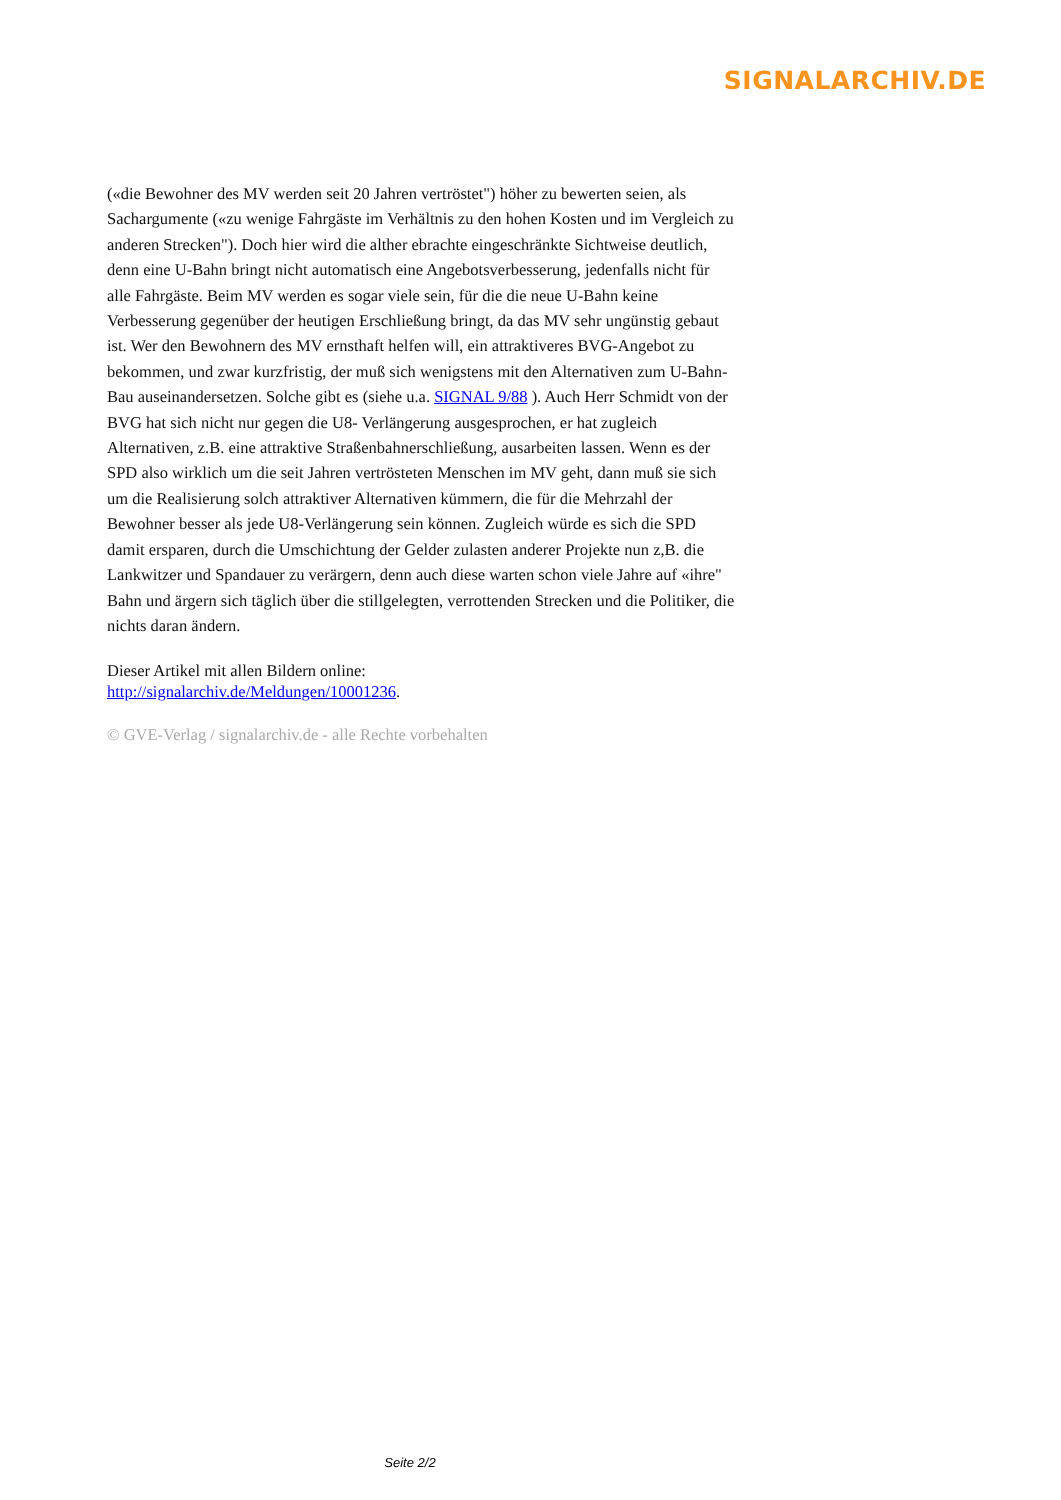SIGNALARCHIV.DE
(«die Bewohner des MV werden seit 20 Jahren vertröstet") höher zu bewerten seien, als Sachargumente («zu wenige Fahrgäste im Verhältnis zu den hohen Kosten und im Vergleich zu anderen Strecken"). Doch hier wird die alther ebrachte eingeschränkte Sichtweise deutlich, denn eine U-Bahn bringt nicht automatisch eine Angebotsverbesserung, jedenfalls nicht für alle Fahrgäste. Beim MV werden es sogar viele sein, für die die neue U-Bahn keine Verbesserung gegenüber der heutigen Erschließung bringt, da das MV sehr ungünstig gebaut ist. Wer den Bewohnern des MV ernsthaft helfen will, ein attraktiveres BVG-Angebot zu bekommen, und zwar kurzfristig, der muß sich wenigstens mit den Alternativen zum U-Bahn-Bau auseinandersetzen. Solche gibt es (siehe u.a. SIGNAL 9/88 ). Auch Herr Schmidt von der BVG hat sich nicht nur gegen die U8- Verlängerung ausgesprochen, er hat zugleich Alternativen, z.B. eine attraktive Straßenbahnerschließung, ausarbeiten lassen. Wenn es der SPD also wirklich um die seit Jahren vertrösteten Menschen im MV geht, dann muß sie sich um die Realisierung solch attraktiver Alternativen kümmern, die für die Mehrzahl der Bewohner besser als jede U8-Verlängerung sein können. Zugleich würde es sich die SPD damit ersparen, durch die Umschichtung der Gelder zulasten anderer Projekte nun z,B. die Lankwitzer und Spandauer zu verärgern, denn auch diese warten schon viele Jahre auf «ihre" Bahn und ärgern sich täglich über die stillgelegten, verrottenden Strecken und die Politiker, die nichts daran ändern.
Dieser Artikel mit allen Bildern online:
http://signalarchiv.de/Meldungen/10001236.
© GVE-Verlag / signalarchiv.de - alle Rechte vorbehalten
Seite 2/2